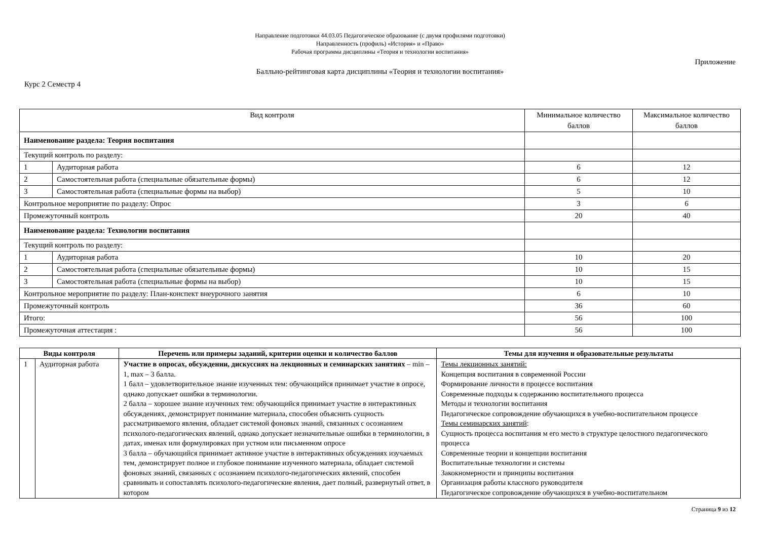Направление подготовки 44.03.05 Педагогическое образование (с двумя профилями подготовки)
Направленность (профиль) «История» и «Право»
Рабочая программа дисциплины «Теория и технологии воспитания»
Приложение
Балльно-рейтинговая карта дисциплины «Теория и технологии воспитания»
Курс 2 Семестр 4
| Вид контроля | | Минимальное количество баллов | Максимальное количество баллов |
| Наименование раздела: Теория воспитания | | | |
| Текущий контроль по разделу: | | | |
| 1 | Аудиторная работа | 6 | 12 |
| 2 | Самостоятельная работа (специальные обязательные формы) | 6 | 12 |
| 3 | Самостоятельная работа (специальные формы на выбор) | 5 | 10 |
| Контрольное мероприятие по разделу: Опрос | | 3 | 6 |
| Промежуточный контроль | | 20 | 40 |
| Наименование раздела: Технологии воспитания | | | |
| Текущий контроль по разделу: | | | |
| 1 | Аудиторная работа | 10 | 20 |
| 2 | Самостоятельная работа (специальные обязательные формы) | 10 | 15 |
| 3 | Самостоятельная работа (специальные формы на выбор) | 10 | 15 |
| Контрольное мероприятие по разделу: План-конспект внеурочного занятия | | 6 | 10 |
| Промежуточный контроль | | 36 | 60 |
| Итого: | | 56 | 100 |
| Промежуточная аттестация : | | 56 | 100 |
| Виды контроля | | Перечень или примеры заданий, критерии оценки и количество баллов | Темы для изучения и образовательные результаты |
| --- | --- | --- | --- |
| 1 | Аудиторная работа | Участие в опросах, обсуждении, дискуссиях на лекционных и семинарских занятиях – min – 1, max – 3 балла. 1 балл – удовлетворительное знание изученных тем: обучающийся принимает участие в опросе, однако допускает ошибки в терминологии. 2 балла – хорошее знание изученных тем: обучающийся принимает участие в интерактивных обсуждениях, демонстрирует понимание материала, способен объяснить сущность рассматриваемого явления, обладает системой фоновых знаний, связанных с осознанием психолого-педагогических явлений, однако допускает незначительные ошибки в терминологии, в датах, именах или формулировках при устном или письменном опросе 3 балла – обучающийся принимает активное участие в интерактивных обсуждениях изучаемых тем, демонстрирует полное и глубокое понимание изученного материала, обладает системой фоновых знаний, связанных с осознанием психолого-педагогических явлений, способен сравнивать и сопоставлять психолого-педагогические явления, дает полный, развернутый ответ, в котором | Темы лекционных занятий: Концепция воспитания в современной России Формирование личности в процессе воспитания Современные подходы к содержанию воспитательного процесса Методы и технологии воспитания Педагогическое сопровождение обучающихся в учебно-воспитательном процессе Темы семинарских занятий : Сущность процесса воспитания м его место в структуре целостного педагогического процесса Современные теории и концепции воспитания Воспитательные технологии и системы Закокномерности и принципы воспитания Организация работы классного руководителя Педагогическое сопровождение обучающихся в учебно-воспитательном |
Страница 9 из 12